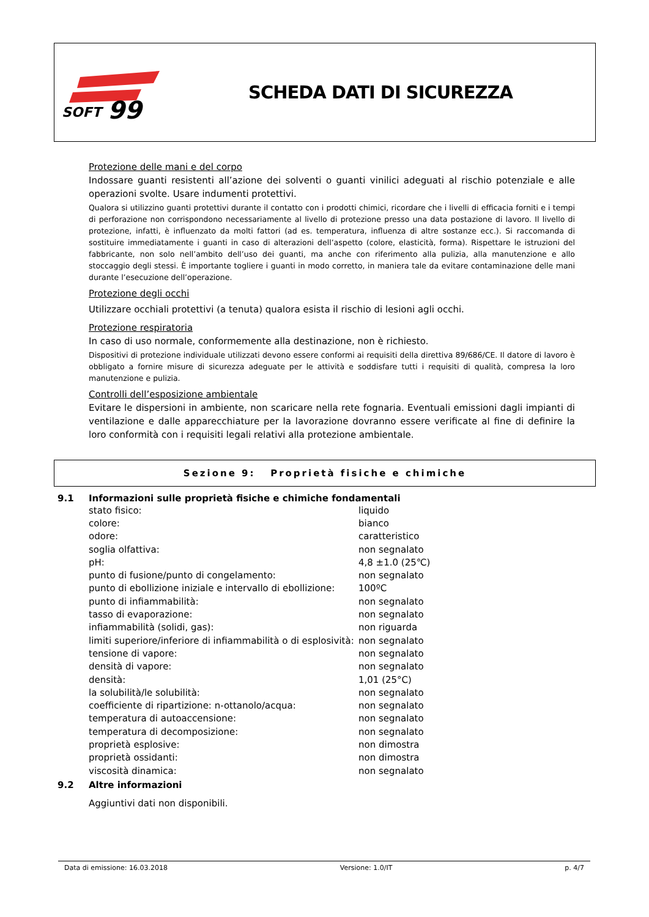SOFT
99
SCHEDA DATI DI SICUREZZA
Protezione delle mani e del corpo
Indossare guanti resistenti all’azione dei solventi o guanti vinilici adeguati al rischio potenziale e alle operazioni svolte. Usare indumenti protettivi.
Qualora si utilizzino guanti protettivi durante il contatto con i prodotti chimici, ricordare che i livelli di efficacia forniti e i tempi di perforazione non corrispondono necessariamente al livello di protezione presso una data postazione di lavoro. Il livello di protezione, infatti, è influenzato da molti fattori (ad es. temperatura, influenza di altre sostanze ecc.). Si raccomanda di sostituire immediatamente i guanti in caso di alterazioni dell’aspetto (colore, elasticità, forma). Rispettare le istruzioni del fabbricante, non solo nell’ambito dell’uso dei guanti, ma anche con riferimento alla pulizia, alla manutenzione e allo stoccaggio degli stessi. È importante togliere i guanti in modo corretto, in maniera tale da evitare contaminazione delle mani durante l’esecuzione dell’operazione.
Protezione degli occhi
Utilizzare occhiali protettivi (a tenuta) qualora esista il rischio di lesioni agli occhi.
Protezione respiratoria
In caso di uso normale, conformemente alla destinazione, non è richiesto.
Dispositivi di protezione individuale utilizzati devono essere conformi ai requisiti della direttiva 89/686/CE. Il datore di lavoro è obbligato a fornire misure di sicurezza adeguate per le attività e soddisfare tutti i requisiti di qualità, compresa la loro manutenzione e pulizia.
Controlli dell’esposizione ambientale
Evitare le dispersioni in ambiente, non scaricare nella rete fognaria. Eventuali emissioni dagli impianti di ventilazione e dalle apparecchiature per la lavorazione dovranno essere verificate al fine di definire la loro conformità con i requisiti legali relativi alla protezione ambientale.
Sezione 9: Proprietà fisiche e chimiche
9.1 Informazioni sulle proprietà fisiche e chimiche fondamentali
| stato fisico: | liquido |
| colore: | bianco |
| odore: | caratteristico |
| soglia olfattiva: | non segnalato |
| pH: | 4,8 ±1.0 (25℃) |
| punto di fusione/punto di congelamento: | non segnalato |
| punto di ebollizione iniziale e intervallo di ebollizione: | 100ºC |
| punto di infiammabilità: | non segnalato |
| tasso di evaporazione: | non segnalato |
| infiammabilità (solidi, gas): | non riguarda |
| limiti superiore/inferiore di infiammabilità o di esplosività: | non segnalato |
| tensione di vapore: | non segnalato |
| densità di vapore: | non segnalato |
| densità: | 1,01 (25°C) |
| la solubilità/le solubilità: | non segnalato |
| coefficiente di ripartizione: n-ottanolo/acqua: | non segnalato |
| temperatura di autoaccensione: | non segnalato |
| temperatura di decomposizione: | non segnalato |
| proprietà esplosive: | non dimostra |
| proprietà ossidanti: | non dimostra |
| viscosità dinamica: | non segnalato |
9.2 Altre informazioni
Aggiuntivi dati non disponibili.
Data di emissione: 16.03.2018 Versione: 1.0/IT p. 4/7